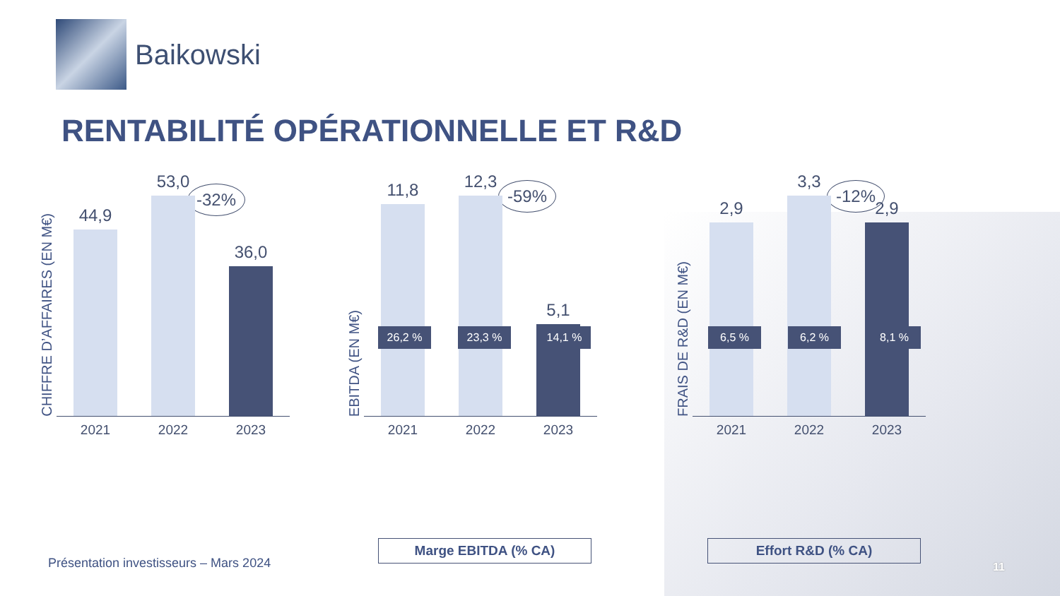Baikowski
RENTABILITÉ OPÉRATIONNELLE ET R&D
-32%
CHIFFRE D’AFFAIRES (EN M€)
44,9
53,0
36,0
2021 2022 2023
-59%
EBITDA (EN M€)
11,8
12,3
5,1
2021 2022 2023
26,2 % 23,3 % 14,1 %
Marge EBITDA (% CA)
-12%
FRAIS DE R&D (EN M€)
2,9
3,3
2,9
2021 2022 2023
6,5 % 6,2 % 8,1 %
Effort R&D (% CA)
Présentation investisseurs – Mars 2024
11